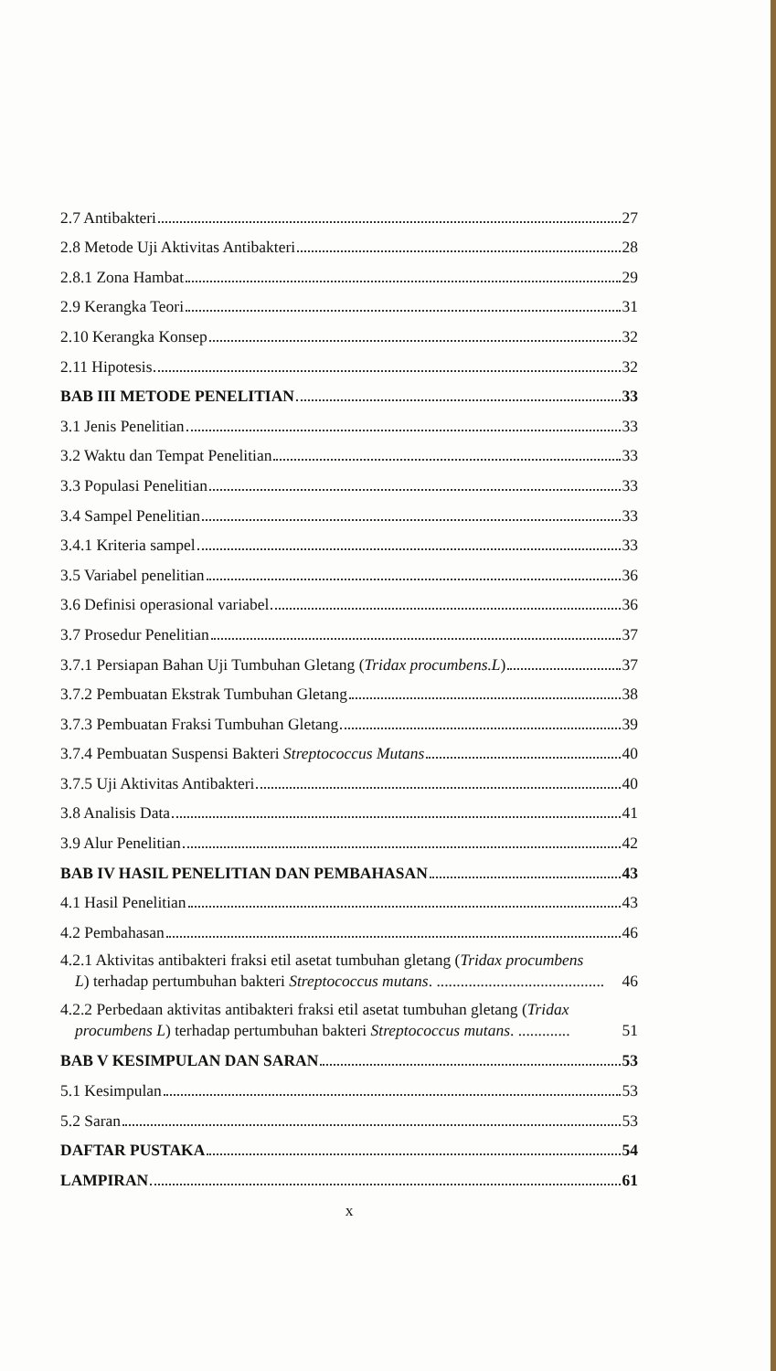2.7 Antibakteri 27
2.8 Metode Uji Aktivitas Antibakteri 28
2.8.1 Zona Hambat 29
2.9 Kerangka Teori 31
2.10 Kerangka Konsep 32
2.11 Hipotesis 32
BAB III METODE PENELITIAN 33
3.1 Jenis Penelitian 33
3.2 Waktu dan Tempat Penelitian 33
3.3 Populasi Penelitian 33
3.4 Sampel Penelitian 33
3.4.1 Kriteria sampel 33
3.5 Variabel penelitian 36
3.6 Definisi operasional variabel 36
3.7 Prosedur Penelitian 37
3.7.1 Persiapan Bahan Uji Tumbuhan Gletang (Tridax procumbens.L) 37
3.7.2 Pembuatan Ekstrak Tumbuhan Gletang 38
3.7.3 Pembuatan Fraksi Tumbuhan Gletang 39
3.7.4 Pembuatan Suspensi Bakteri Streptococcus Mutans 40
3.7.5 Uji Aktivitas Antibakteri 40
3.8 Analisis Data 41
3.9 Alur Penelitian 42
BAB IV HASIL PENELITIAN DAN PEMBAHASAN 43
4.1 Hasil Penelitian 43
4.2 Pembahasan 46
4.2.1 Aktivitas antibakteri fraksi etil asetat tumbuhan gletang (Tridax procumbens
L) terhadap pertumbuhan bakteri Streptococcus mutans. .......................................... 46
4.2.2 Perbedaan aktivitas antibakteri fraksi etil asetat tumbuhan gletang (Tridax
procumbens L) terhadap pertumbuhan bakteri Streptococcus mutans. ............. 51
BAB V KESIMPULAN DAN SARAN 53
5.1 Kesimpulan 53
5.2 Saran 53
DAFTAR PUSTAKA 54
LAMPIRAN 61
x